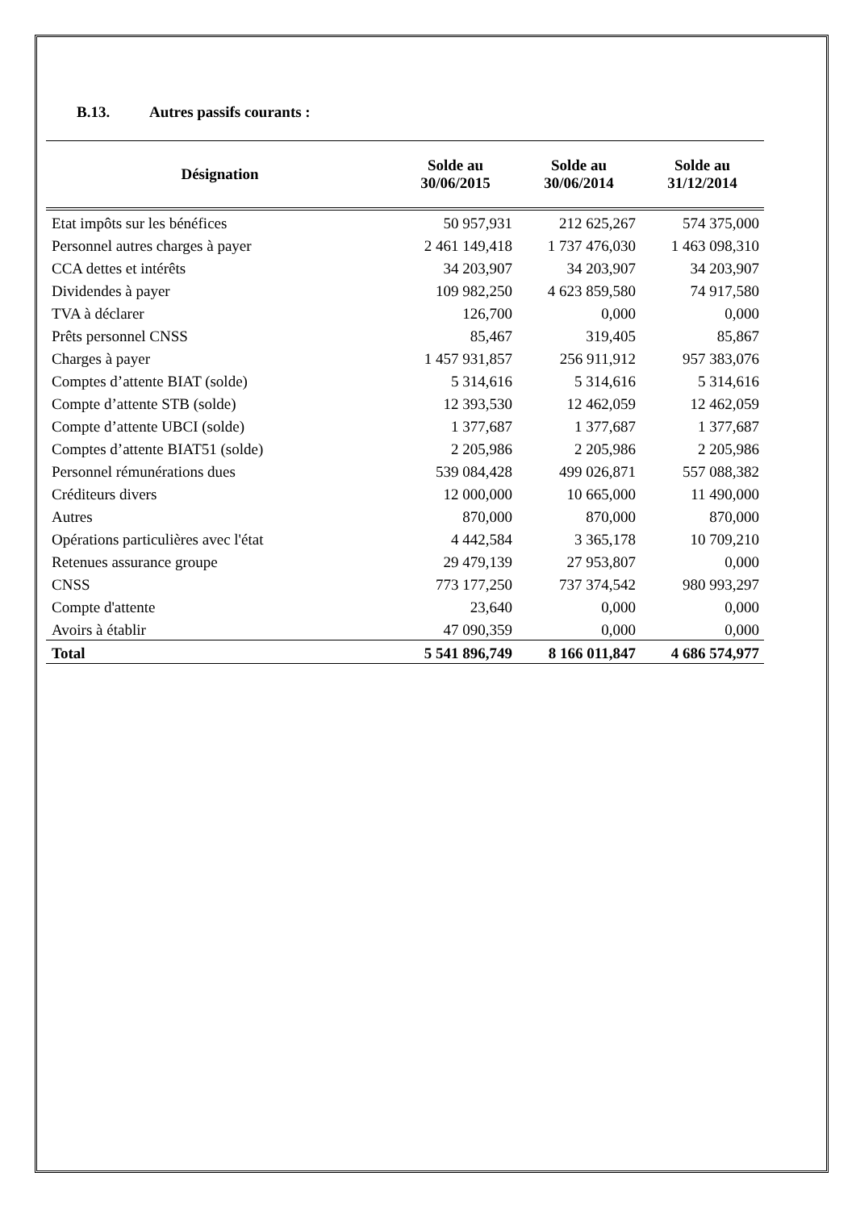B.13. Autres passifs courants :
| Désignation | Solde au 30/06/2015 | Solde au 30/06/2014 | Solde au 31/12/2014 |
| --- | --- | --- | --- |
| Etat impôts sur les bénéfices | 50 957,931 | 212 625,267 | 574 375,000 |
| Personnel autres charges à payer | 2 461 149,418 | 1 737 476,030 | 1 463 098,310 |
| CCA dettes et intérêts | 34 203,907 | 34 203,907 | 34 203,907 |
| Dividendes à payer | 109 982,250 | 4 623 859,580 | 74 917,580 |
| TVA à déclarer | 126,700 | 0,000 | 0,000 |
| Prêts personnel CNSS | 85,467 | 319,405 | 85,867 |
| Charges à payer | 1 457 931,857 | 256 911,912 | 957 383,076 |
| Comptes d’attente BIAT (solde) | 5 314,616 | 5 314,616 | 5 314,616 |
| Compte d’attente STB (solde) | 12 393,530 | 12 462,059 | 12 462,059 |
| Compte d’attente UBCI (solde) | 1 377,687 | 1 377,687 | 1 377,687 |
| Comptes d’attente BIAT51 (solde) | 2 205,986 | 2 205,986 | 2 205,986 |
| Personnel rémunérations dues | 539 084,428 | 499 026,871 | 557 088,382 |
| Créditeurs divers | 12 000,000 | 10 665,000 | 11 490,000 |
| Autres | 870,000 | 870,000 | 870,000 |
| Opérations particulières avec l'état | 4 442,584 | 3 365,178 | 10 709,210 |
| Retenues assurance groupe | 29 479,139 | 27 953,807 | 0,000 |
| CNSS | 773 177,250 | 737 374,542 | 980 993,297 |
| Compte d'attente | 23,640 | 0,000 | 0,000 |
| Avoirs à établir | 47 090,359 | 0,000 | 0,000 |
| Total | 5 541 896,749 | 8 166 011,847 | 4 686 574,977 |